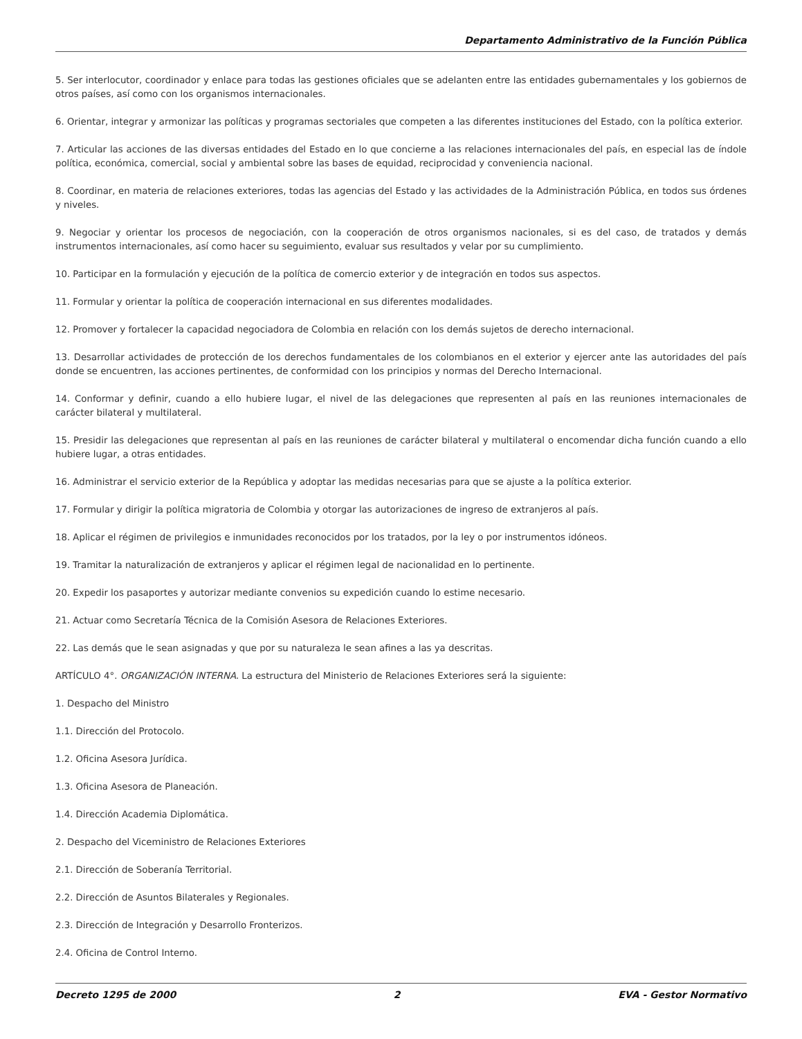Departamento Administrativo de la Función Pública
5. Ser interlocutor, coordinador y enlace para todas las gestiones oficiales que se adelanten entre las entidades gubernamentales y los gobiernos de otros países, así como con los organismos internacionales.
6. Orientar, integrar y armonizar las políticas y programas sectoriales que competen a las diferentes instituciones del Estado, con la política exterior.
7. Articular las acciones de las diversas entidades del Estado en lo que concierne a las relaciones internacionales del país, en especial las de índole política, económica, comercial, social y ambiental sobre las bases de equidad, reciprocidad y conveniencia nacional.
8. Coordinar, en materia de relaciones exteriores, todas las agencias del Estado y las actividades de la Administración Pública, en todos sus órdenes y niveles.
9. Negociar y orientar los procesos de negociación, con la cooperación de otros organismos nacionales, si es del caso, de tratados y demás instrumentos internacionales, así como hacer su seguimiento, evaluar sus resultados y velar por su cumplimiento.
10. Participar en la formulación y ejecución de la política de comercio exterior y de integración en todos sus aspectos.
11. Formular y orientar la política de cooperación internacional en sus diferentes modalidades.
12. Promover y fortalecer la capacidad negociadora de Colombia en relación con los demás sujetos de derecho internacional.
13. Desarrollar actividades de protección de los derechos fundamentales de los colombianos en el exterior y ejercer ante las autoridades del país donde se encuentren, las acciones pertinentes, de conformidad con los principios y normas del Derecho Internacional.
14. Conformar y definir, cuando a ello hubiere lugar, el nivel de las delegaciones que representen al país en las reuniones internacionales de carácter bilateral y multilateral.
15. Presidir las delegaciones que representan al país en las reuniones de carácter bilateral y multilateral o encomendar dicha función cuando a ello hubiere lugar, a otras entidades.
16. Administrar el servicio exterior de la República y adoptar las medidas necesarias para que se ajuste a la política exterior.
17. Formular y dirigir la política migratoria de Colombia y otorgar las autorizaciones de ingreso de extranjeros al país.
18. Aplicar el régimen de privilegios e inmunidades reconocidos por los tratados, por la ley o por instrumentos idóneos.
19. Tramitar la naturalización de extranjeros y aplicar el régimen legal de nacionalidad en lo pertinente.
20. Expedir los pasaportes y autorizar mediante convenios su expedición cuando lo estime necesario.
21. Actuar como Secretaría Técnica de la Comisión Asesora de Relaciones Exteriores.
22. Las demás que le sean asignadas y que por su naturaleza le sean afines a las ya descritas.
ARTÍCULO 4°. ORGANIZACIÓN INTERNA. La estructura del Ministerio de Relaciones Exteriores será la siguiente:
1. Despacho del Ministro
1.1. Dirección del Protocolo.
1.2. Oficina Asesora Jurídica.
1.3. Oficina Asesora de Planeación.
1.4. Dirección Academia Diplomática.
2. Despacho del Viceministro de Relaciones Exteriores
2.1. Dirección de Soberanía Territorial.
2.2. Dirección de Asuntos Bilaterales y Regionales.
2.3. Dirección de Integración y Desarrollo Fronterizos.
2.4. Oficina de Control Interno.
Decreto 1295 de 2000 2 EVA - Gestor Normativo